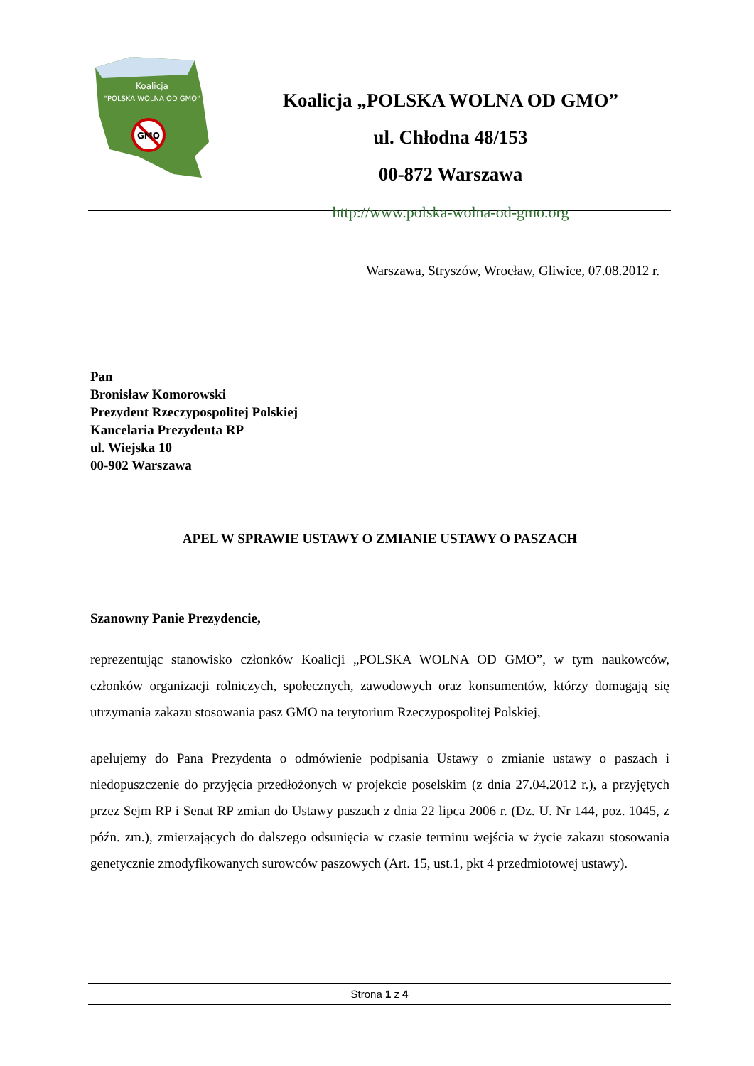Koalicja
"POLSKA WOLNA OD GMO"
GMO
Koalicja „POLSKA WOLNA OD GMO”
ul. Chłodna 48/153
00-872 Warszawa
http://www.polska-wolna-od-gmo.org
Warszawa, Stryszów, Wrocław, Gliwice, 07.08.2012 r.
Pan
Bronisław Komorowski
Prezydent Rzeczypospolitej Polskiej
Kancelaria Prezydenta RP
ul. Wiejska 10
00-902 Warszawa
APEL W SPRAWIE USTAWY O ZMIANIE USTAWY O PASZACH
Szanowny Panie Prezydencie,
reprezentując stanowisko członków Koalicji „POLSKA WOLNA OD GMO”, w tym naukowców, członków organizacji rolniczych, społecznych, zawodowych oraz konsumentów, którzy domagają się utrzymania zakazu stosowania pasz GMO na terytorium Rzeczypospolitej Polskiej,
apelujemy do Pana Prezydenta o odmówienie podpisania Ustawy o zmianie ustawy o paszach i niedopuszczenie do przyjęcia przedłożonych w projekcie poselskim (z dnia 27.04.2012 r.), a przyjętych przez Sejm RP i Senat RP zmian do Ustawy paszach z dnia 22 lipca 2006 r. (Dz. U. Nr 144, poz. 1045, z późn. zm.), zmierzających do dalszego odsunięcia w czasie terminu wejścia w życie zakazu stosowania genetycznie zmodyfikowanych surowców paszowych (Art. 15, ust.1, pkt 4 przedmiotowej ustawy).
Strona 1 z 4